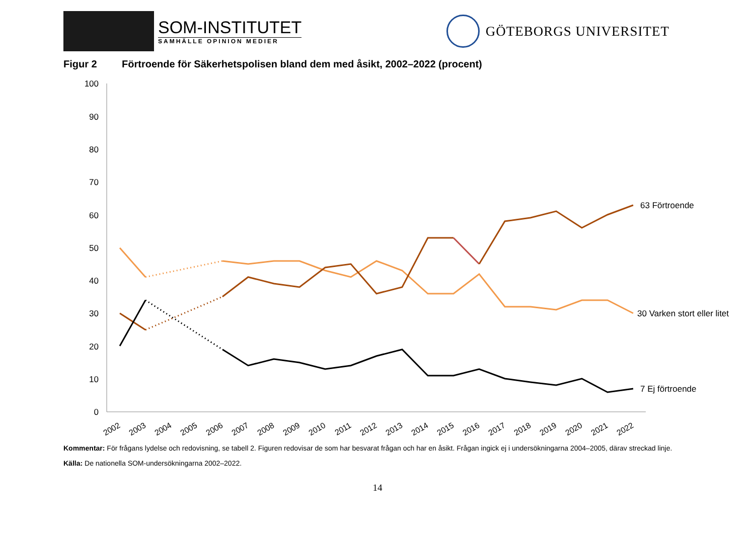SOM-INSTITUTET
SAMHÄLLE OPINION MEDIER
GÖTEBORGS UNIVERSITET
Figur 2 Förtroende för Säkerhetspolisen bland dem med åsikt, 2002–2022 (procent)
0
10
20
30
40
50
60
70
80
90
100
2002
2003
2004
2005
2006
2007
2008
2009
2010
2011
2012
2013
2014
2015
2016
2017
2018
2019
2020
2021
2022
63 Förtroende
30 Varken stort eller litet
7 Ej förtroende
Kommentar: För frågans lydelse och redovisning, se tabell 2. Figuren redovisar de som har besvarat frågan och har en åsikt. Frågan ingick ej i undersökningarna 2004–2005, därav streckad linje.
Källa: De nationella SOM-undersökningarna 2002–2022.
14